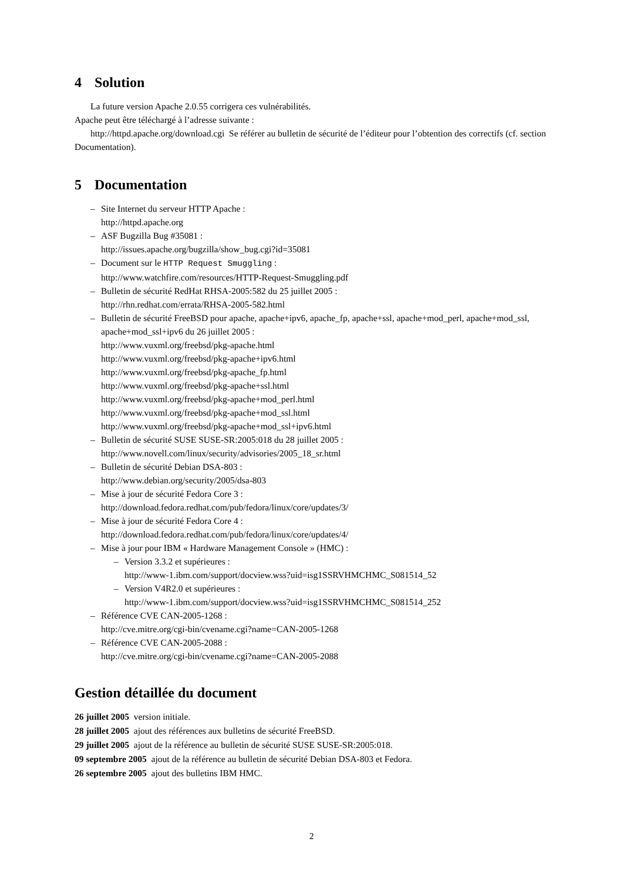4 Solution
La future version Apache 2.0.55 corrigera ces vulnérabilités.
Apache peut être téléchargé à l’adresse suivante :
http://httpd.apache.org/download.cgi Se référer au bulletin de sécurité de l’éditeur pour l’obtention des correctifs (cf. section Documentation).
5 Documentation
– Site Internet du serveur HTTP Apache :
http://httpd.apache.org
– ASF Bugzilla Bug #35081 :
http://issues.apache.org/bugzilla/show_bug.cgi?id=35081
– Document sur le HTTP Request Smuggling :
http://www.watchfire.com/resources/HTTP-Request-Smuggling.pdf
– Bulletin de sécurité RedHat RHSA-2005:582 du 25 juillet 2005 :
http://rhn.redhat.com/errata/RHSA-2005-582.html
– Bulletin de sécurité FreeBSD pour apache, apache+ipv6, apache_fp, apache+ssl, apache+mod_perl, apache+mod_ssl, apache+mod_ssl+ipv6 du 26 juillet 2005 :
http://www.vuxml.org/freebsd/pkg-apache.html
http://www.vuxml.org/freebsd/pkg-apache+ipv6.html
http://www.vuxml.org/freebsd/pkg-apache_fp.html
http://www.vuxml.org/freebsd/pkg-apache+ssl.html
http://www.vuxml.org/freebsd/pkg-apache+mod_perl.html
http://www.vuxml.org/freebsd/pkg-apache+mod_ssl.html
http://www.vuxml.org/freebsd/pkg-apache+mod_ssl+ipv6.html
– Bulletin de sécurité SUSE SUSE-SR:2005:018 du 28 juillet 2005 :
http://www.novell.com/linux/security/advisories/2005_18_sr.html
– Bulletin de sécurité Debian DSA-803 :
http://www.debian.org/security/2005/dsa-803
– Mise à jour de sécurité Fedora Core 3 :
http://download.fedora.redhat.com/pub/fedora/linux/core/updates/3/
– Mise à jour de sécurité Fedora Core 4 :
http://download.fedora.redhat.com/pub/fedora/linux/core/updates/4/
– Mise à jour pour IBM « Hardware Management Console » (HMC) :
– Version 3.3.2 et supérieures :
http://www-1.ibm.com/support/docview.wss?uid=isg1SSRVHMCHMC_S081514_52
– Version V4R2.0 et supérieures :
http://www-1.ibm.com/support/docview.wss?uid=isg1SSRVHMCHMC_S081514_252
– Référence CVE CAN-2005-1268 :
http://cve.mitre.org/cgi-bin/cvename.cgi?name=CAN-2005-1268
– Référence CVE CAN-2005-2088 :
http://cve.mitre.org/cgi-bin/cvename.cgi?name=CAN-2005-2088
Gestion détaillée du document
26 juillet 2005 version initiale.
28 juillet 2005 ajout des références aux bulletins de sécurité FreeBSD.
29 juillet 2005 ajout de la référence au bulletin de sécurité SUSE SUSE-SR:2005:018.
09 septembre 2005 ajout de la référence au bulletin de sécurité Debian DSA-803 et Fedora.
26 septembre 2005 ajout des bulletins IBM HMC.
2